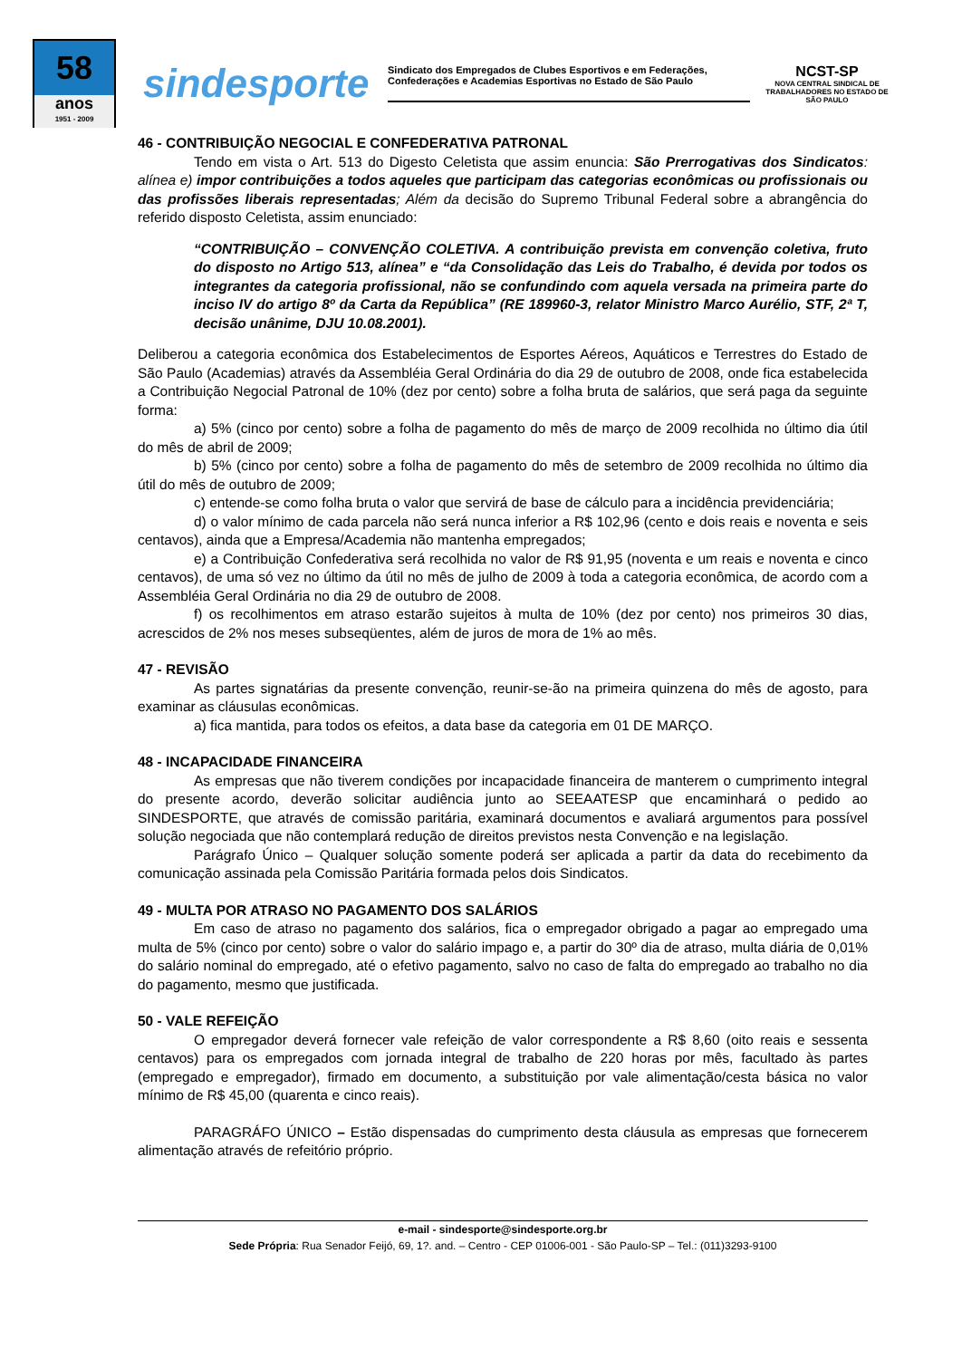58
anos
1951 - 2009
sindesporte
Sindicato dos Empregados de Clubes Esportivos e em Federações, Confederações e Academias Esportivas no Estado de São Paulo
NCST-SP
NOVA CENTRAL SINDICAL DE TRABALHADORES NO ESTADO DE SÃO PAULO
46 - CONTRIBUIÇÃO NEGOCIAL E CONFEDERATIVA PATRONAL
Tendo em vista o Art. 513 do Digesto Celetista que assim enuncia: São Prerrogativas dos Sindicatos: alínea e) impor contribuições a todos aqueles que participam das categorias econômicas ou profissionais ou das profissões liberais representadas; Além da decisão do Supremo Tribunal Federal sobre a abrangência do referido disposto Celetista, assim enunciado:
“CONTRIBUIÇÃO – CONVENÇÃO COLETIVA. A contribuição prevista em convenção coletiva, fruto do disposto no Artigo 513, alínea” e “da Consolidação das Leis do Trabalho, é devida por todos os integrantes da categoria profissional, não se confundindo com aquela versada na primeira parte do inciso IV do artigo 8º da Carta da República” (RE 189960-3, relator Ministro Marco Aurélio, STF, 2ª T, decisão unânime, DJU 10.08.2001).
Deliberou a categoria econômica dos Estabelecimentos de Esportes Aéreos, Aquáticos e Terrestres do Estado de São Paulo (Academias) através da Assembléia Geral Ordinária do dia 29 de outubro de 2008, onde fica estabelecida a Contribuição Negocial Patronal de 10% (dez por cento) sobre a folha bruta de salários, que será paga da seguinte forma:
a) 5% (cinco por cento) sobre a folha de pagamento do mês de março de 2009 recolhida no último dia útil do mês de abril de 2009;
b) 5% (cinco por cento) sobre a folha de pagamento do mês de setembro de 2009 recolhida no último dia útil do mês de outubro de 2009;
c) entende-se como folha bruta o valor que servirá de base de cálculo para a incidência previdenciária;
d) o valor mínimo de cada parcela não será nunca inferior a R$ 102,96 (cento e dois reais e noventa e seis centavos), ainda que a Empresa/Academia não mantenha empregados;
e) a Contribuição Confederativa será recolhida no valor de R$ 91,95 (noventa e um reais e noventa e cinco centavos), de uma só vez no último da útil no mês de julho de 2009 à toda a categoria econômica, de acordo com a Assembléia Geral Ordinária no dia 29 de outubro de 2008.
f) os recolhimentos em atraso estarão sujeitos à multa de 10% (dez por cento) nos primeiros 30 dias, acrescidos de 2% nos meses subseqüentes, além de juros de mora de 1% ao mês.
47 - REVISÃO
As partes signatárias da presente convenção, reunir-se-ão na primeira quinzena do mês de agosto, para examinar as cláusulas econômicas.
a) fica mantida, para todos os efeitos, a data base da categoria em 01 DE MARÇO.
48 - INCAPACIDADE FINANCEIRA
As empresas que não tiverem condições por incapacidade financeira de manterem o cumprimento integral do presente acordo, deverão solicitar audiência junto ao SEEAATESP que encaminhará o pedido ao SINDESPORTE, que através de comissão paritária, examinará documentos e avaliará argumentos para possível solução negociada que não contemplará redução de direitos previstos nesta Convenção e na legislação.
Parágrafo Único – Qualquer solução somente poderá ser aplicada a partir da data do recebimento da comunicação assinada pela Comissão Paritária formada pelos dois Sindicatos.
49 - MULTA POR ATRASO NO PAGAMENTO DOS SALÁRIOS
Em caso de atraso no pagamento dos salários, fica o empregador obrigado a pagar ao empregado uma multa de 5% (cinco por cento) sobre o valor do salário impago e, a partir do 30º dia de atraso, multa diária de 0,01% do salário nominal do empregado, até o efetivo pagamento, salvo no caso de falta do empregado ao trabalho no dia do pagamento, mesmo que justificada.
50 - VALE REFEIÇÃO
O empregador deverá fornecer vale refeição de valor correspondente a R$ 8,60 (oito reais e sessenta centavos) para os empregados com jornada integral de trabalho de 220 horas por mês, facultado às partes (empregado e empregador), firmado em documento, a substituição por vale alimentação/cesta básica no valor mínimo de R$ 45,00 (quarenta e cinco reais).
PARAGRÁFO ÚNICO – Estão dispensadas do cumprimento desta cláusula as empresas que fornecerem alimentação através de refeitório próprio.
e-mail - sindesporte@sindesporte.org.br
Sede Própria: Rua Senador Feijó, 69, 1?. and. – Centro - CEP 01006-001 - São Paulo-SP – Tel.: (011)3293-9100